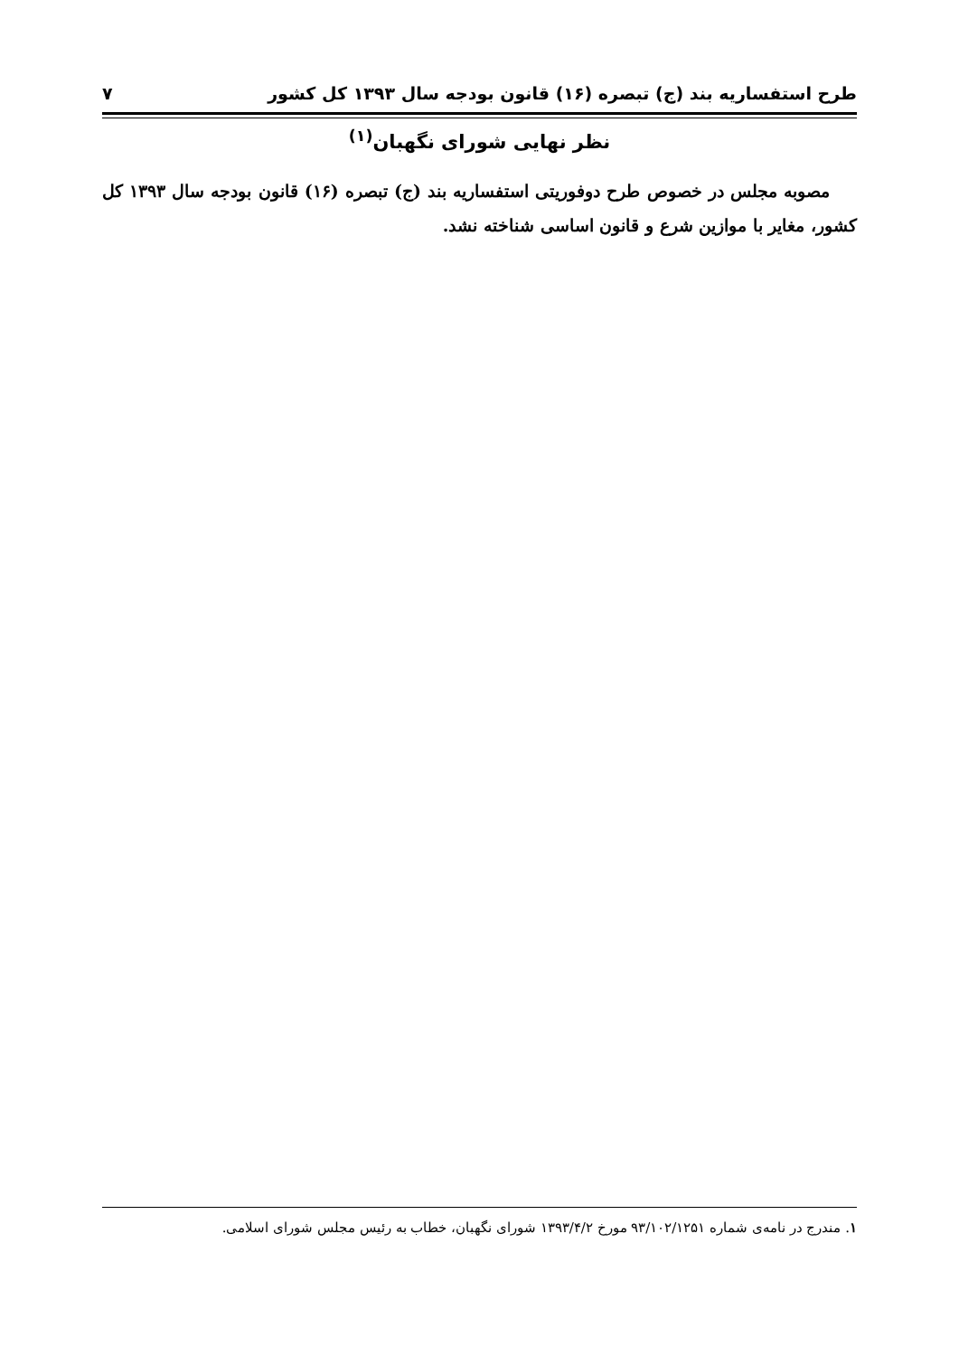طرح استفساریه بند (ج) تبصره (۱۶) قانون بودجه سال ۱۳۹۳ کل کشور ۷
نظر نهایی شورای نگهبان<sup>(۱)</sup>
مصوبه مجلس در خصوص طرح دوفوریتی استفساریه بند (ج) تبصره (۱۶) قانون بودجه سال ۱۳۹۳ کل کشور، مغایر با موازین شرع و قانون اساسی شناخته نشد.
۱. مندرج در نامه‌ی شماره ۹۳/۱۰۲/۱۲۵۱ مورخ ۱۳۹۳/۴/۲ شورای نگهبان، خطاب به رئیس مجلس شورای اسلامی.